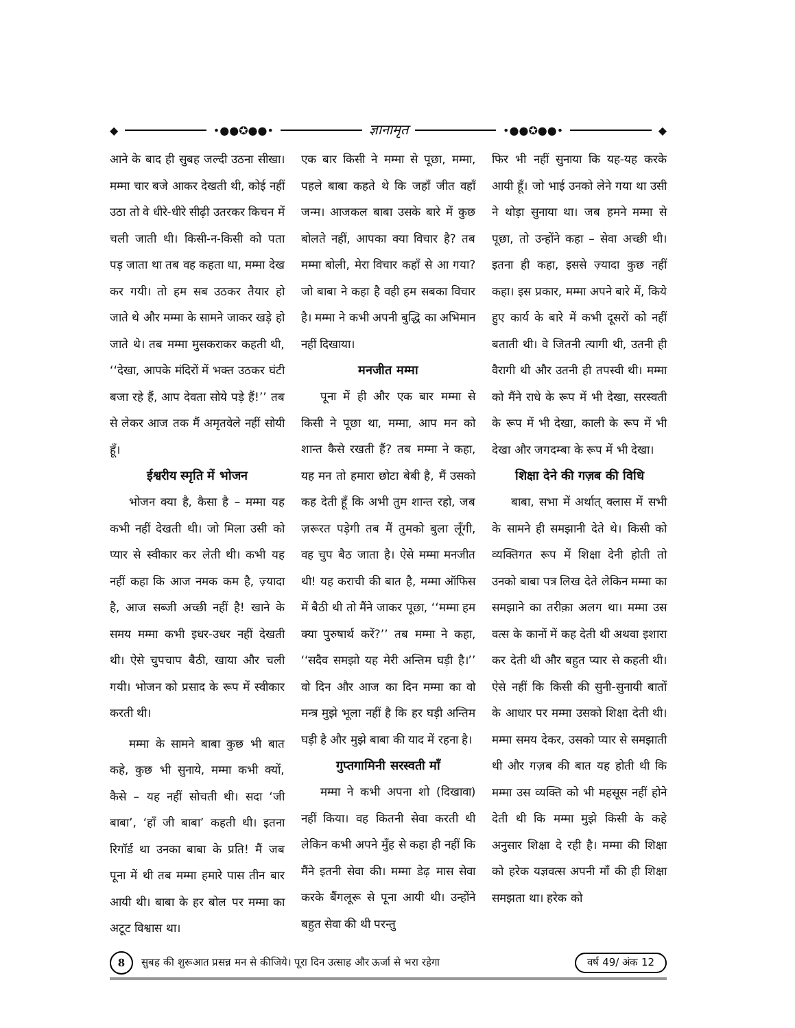◆ •●●✪●●•
ज्ञानामृत
•●●✪●●• ◆
आने के बाद ही सुबह जल्दी उठना सीखा। मम्मा चार बजे आकर देखती थी, कोई नहीं उठा तो वे धीरे-धीरे सीढ़ी उतरकर किचन में चली जाती थी। किसी-न-किसी को पता पड़ जाता था तब वह कहता था, मम्मा देख कर गयी। तो हम सब उठकर तैयार हो जाते थे और मम्मा के सामने जाकर खड़े हो जाते थे। तब मम्मा मुसकराकर कहती थी, ‘‘देखा, आपके मंदिरों में भक्त उठकर घंटी बजा रहे हैं, आप देवता सोये पड़े हैं!’’ तब से लेकर आज तक मैं अमृतवेले नहीं सोयी हूँ।
ईश्वरीय स्मृति में भोजन
भोजन क्या है, कैसा है – मम्मा यह कभी नहीं देखती थी। जो मिला उसी को प्यार से स्वीकार कर लेती थी। कभी यह नहीं कहा कि आज नमक कम है, ज़्यादा है, आज सब्जी अच्छी नहीं है! खाने के समय मम्मा कभी इधर-उधर नहीं देखती थी। ऐसे चुपचाप बैठी, खाया और चली गयी। भोजन को प्रसाद के रूप में स्वीकार करती थी।
मम्मा के सामने बाबा कुछ भी बात कहे, कुछ भी सुनाये, मम्मा कभी क्यों, कैसे – यह नहीं सोचती थी। सदा ‘जी बाबा’, ‘हाँ जी बाबा’ कहती थी। इतना रिगॉर्ड था उनका बाबा के प्रति! मैं जब पूना में थी तब मम्मा हमारे पास तीन बार आयी थी। बाबा के हर बोल पर मम्मा का अटूट विश्वास था।
एक बार किसी ने मम्मा से पूछा, मम्मा, पहले बाबा कहते थे कि जहाँ जीत वहाँ जन्म। आजकल बाबा उसके बारे में कुछ बोलते नहीं, आपका क्या विचार है? तब मम्मा बोली, मेरा विचार कहाँ से आ गया? जो बाबा ने कहा है वही हम सबका विचार है। मम्मा ने कभी अपनी बुद्धि का अभिमान नहीं दिखाया।
मनजीत मम्मा
पूना में ही और एक बार मम्मा से किसी ने पूछा था, मम्मा, आप मन को शान्त कैसे रखती हैं? तब मम्मा ने कहा, यह मन तो हमारा छोटा बेबी है, मैं उसको कह देती हूँ कि अभी तुम शान्त रहो, जब ज़रूरत पड़ेगी तब मैं तुमको बुला लूँगी, वह चुप बैठ जाता है। ऐसे मम्मा मनजीत थी! यह कराची की बात है, मम्मा ऑफिस में बैठी थी तो मैंने जाकर पूछा, ‘‘मम्मा हम क्या पुरुषार्थ करें?’’ तब मम्मा ने कहा, ‘‘सदैव समझो यह मेरी अन्तिम घड़ी है।’’ वो दिन और आज का दिन मम्मा का वो मन्त्र मुझे भूला नहीं है कि हर घड़ी अन्तिम घड़ी है और मुझे बाबा की याद में रहना है।
गुप्तगामिनी सरस्वती माँ
मम्मा ने कभी अपना शो (दिखावा) नहीं किया। वह कितनी सेवा करती थी लेकिन कभी अपने मुँह से कहा ही नहीं कि मैंने इतनी सेवा की। मम्मा डेढ़ मास सेवा करके बैंगलूरू से पूना आयी थी। उन्होंने बहुत सेवा की थी परन्तु
फिर भी नहीं सुनाया कि यह-यह करके आयी हूँ। जो भाई उनको लेने गया था उसी ने थोड़ा सुनाया था। जब हमने मम्मा से पूछा, तो उन्होंने कहा – सेवा अच्छी थी। इतना ही कहा, इससे ज़्यादा कुछ नहीं कहा। इस प्रकार, मम्मा अपने बारे में, किये हुए कार्य के बारे में कभी दूसरों को नहीं बताती थी। वे जितनी त्यागी थी, उतनी ही वैरागी थी और उतनी ही तपस्वी थी। मम्मा को मैंने राधे के रूप में भी देखा, सरस्वती के रूप में भी देखा, काली के रूप में भी देखा और जगदम्बा के रूप में भी देखा।
शिक्षा देने की गज़ब की विधि
बाबा, सभा में अर्थात् क्लास में सभी के सामने ही समझानी देते थे। किसी को व्यक्तिगत रूप में शिक्षा देनी होती तो उनको बाबा पत्र लिख देते लेकिन मम्मा का समझाने का तरीक़ा अलग था। मम्मा उस वत्स के कानों में कह देती थी अथवा इशारा कर देती थी और बहुत प्यार से कहती थी। ऐसे नहीं कि किसी की सुनी-सुनायी बातों के आधार पर मम्मा उसको शिक्षा देती थी। मम्मा समय देकर, उसको प्यार से समझाती थी और गज़ब की बात यह होती थी कि मम्मा उस व्यक्ति को भी महसूस नहीं होने देती थी कि मम्मा मुझे किसी के कहे अनुसार शिक्षा दे रही है। मम्मा की शिक्षा को हरेक यज्ञवत्स अपनी माँ की ही शिक्षा समझता था। हरेक को
8 सुबह की शुरूआत प्रसन्न मन से कीजिये। पूरा दिन उत्साह और ऊर्जा से भरा रहेगा वर्ष 49/ अंक 12